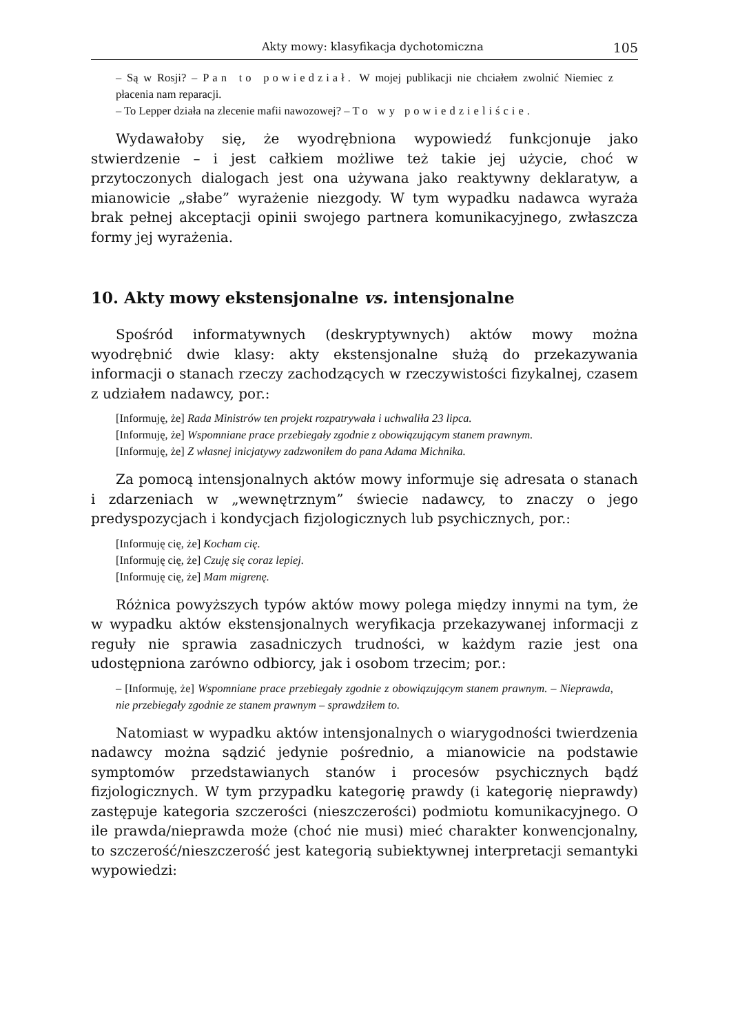Akty mowy: klasyfikacja dychotomiczna 105
– Są w Rosji? – Pan to powiedział. W mojej publikacji nie chciałem zwolnić Niemiec z płacenia nam reparacji.
– To Lepper działa na zlecenie mafii nawozowej? – To wy powiedzieliście.
Wydawałoby się, że wyodrębniona wypowiedź funkcjonuje jako stwierdzenie – i jest całkiem możliwe też takie jej użycie, choć w przytoczonych dialogach jest ona używana jako reaktywny deklaratyw, a mianowicie „słabe” wyrażenie niezgody. W tym wypadku nadawca wyraża brak pełnej akceptacji opinii swojego partnera komunikacyjnego, zwłaszcza formy jej wyrażenia.
10. Akty mowy ekstensjonalne vs. intensjonalne
Spośród informatywnych (deskryptywnych) aktów mowy można wyodrębnić dwie klasy: akty ekstensjonalne służą do przekazywania informacji o stanach rzeczy zachodzących w rzeczywistości fizykalnej, czasem z udziałem nadawcy, por.:
[Informuję, że] Rada Ministrów ten projekt rozpatrywała i uchwaliła 23 lipca.
[Informuję, że] Wspomniane prace przebiegały zgodnie z obowiązującym stanem prawnym.
[Informuję, że] Z własnej inicjatywy zadzwoniłem do pana Adama Michnika.
Za pomocą intensjonalnych aktów mowy informuje się adresata o stanach i zdarzeniach w „wewnętrznym” świecie nadawcy, to znaczy o jego predyspozycjach i kondycjach fizjologicznych lub psychicznych, por.:
[Informuję cię, że] Kocham cię.
[Informuję cię, że] Czuję się coraz lepiej.
[Informuję cię, że] Mam migrenę.
Różnica powyższych typów aktów mowy polega między innymi na tym, że w wypadku aktów ekstensjonalnych weryfikacja przekazywanej informacji z reguły nie sprawia zasadniczych trudności, w każdym razie jest ona udostępniona zarówno odbiorcy, jak i osobom trzecim; por.:
– [Informuję, że] Wspomniane prace przebiegały zgodnie z obowiązującym stanem prawnym. – Nieprawda, nie przebiegały zgodnie ze stanem prawnym – sprawdziłem to.
Natomiast w wypadku aktów intensjonalnych o wiarygodności twierdzenia nadawcy można sądzić jedynie pośrednio, a mianowicie na podstawie symptomów przedstawianych stanów i procesów psychicznych bądź fizjologicznych. W tym przypadku kategorię prawdy (i kategorię nieprawdy) zastępuje kategoria szczerości (nieszczerości) podmiotu komunikacyjnego. O ile prawda/nieprawda może (choć nie musi) mieć charakter konwencjonalny, to szczerość/nieszczerość jest kategorią subiektywnej interpretacji semantyki wypowiedzi: